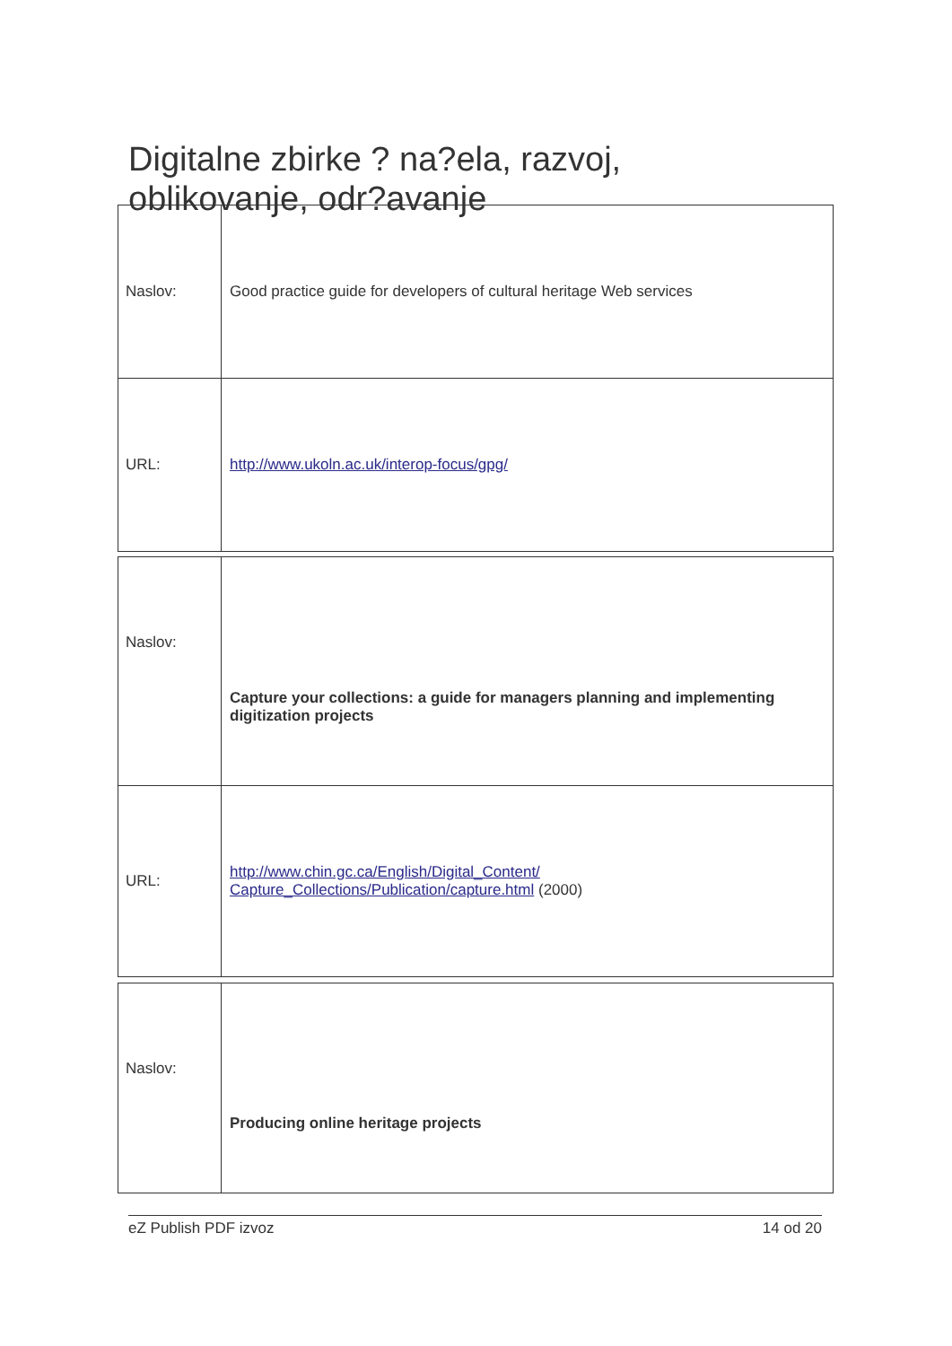Digitalne zbirke ? na?ela, razvoj, oblikovanje, odr?avanje
| Naslov: | Good practice guide for developers of cultural heritage Web services |
| URL: | http://www.ukoln.ac.uk/interop-focus/gpg/ |
| Naslov: | Capture your collections: a guide for managers planning and implementing digitization projects |
| URL: | http://www.chin.gc.ca/English/Digital_Content/ Capture_Collections/Publication/capture.html (2000) |
| Naslov: | Producing online heritage projects |
eZ Publish PDF izvoz 14 od 20